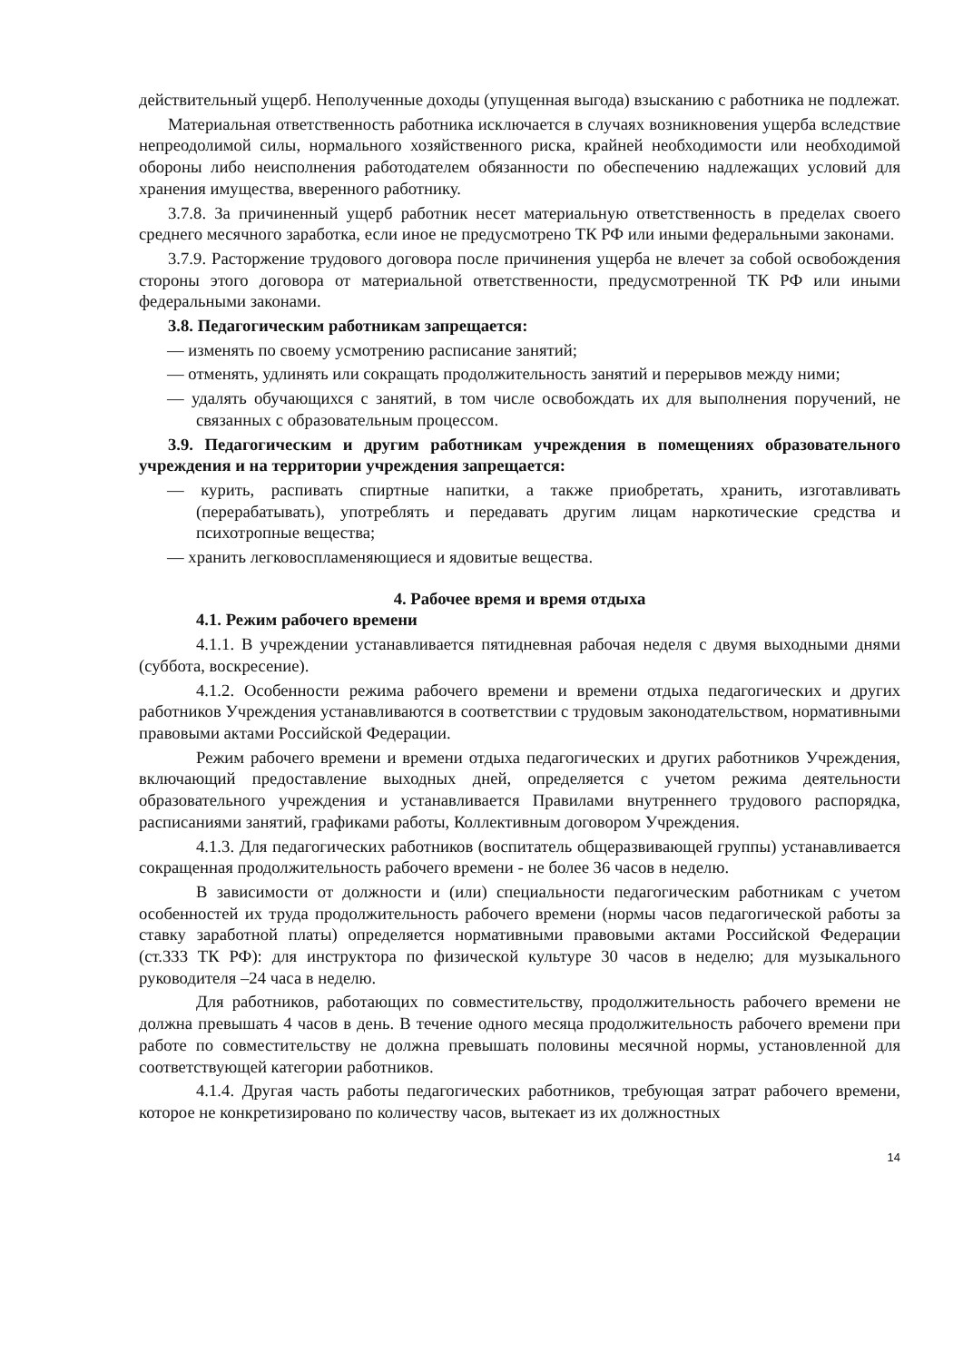действительный ущерб. Неполученные доходы (упущенная выгода) взысканию с работника не подлежат.
Материальная ответственность работника исключается в случаях возникновения ущерба вследствие непреодолимой силы, нормального хозяйственного риска, крайней необходимости или необходимой обороны либо неисполнения работодателем обязанности по обеспечению надлежащих условий для хранения имущества, вверенного работнику.
3.7.8. За причиненный ущерб работник несет материальную ответственность в пределах своего среднего месячного заработка, если иное не предусмотрено ТК РФ или иными федеральными законами.
3.7.9. Расторжение трудового договора после причинения ущерба не влечет за собой освобождения стороны этого договора от материальной ответственности, предусмотренной ТК РФ или иными федеральными законами.
3.8. Педагогическим работникам запрещается:
— изменять по своему усмотрению расписание занятий;
— отменять, удлинять или сокращать продолжительность занятий и перерывов между ними;
— удалять обучающихся с занятий, в том числе освобождать их для выполнения поручений, не связанных с образовательным процессом.
3.9. Педагогическим и другим работникам учреждения в помещениях образовательного учреждения и на территории учреждения запрещается:
— курить, распивать спиртные напитки, а также приобретать, хранить, изготавливать (перерабатывать), употреблять и передавать другим лицам наркотические средства и психотропные вещества;
— хранить легковоспламеняющиеся и ядовитые вещества.
4. Рабочее время и время отдыха
4.1. Режим рабочего времени
4.1.1. В учреждении устанавливается пятидневная рабочая неделя с двумя выходными днями (суббота, воскресение).
4.1.2. Особенности режима рабочего времени и времени отдыха педагогических и других работников Учреждения устанавливаются в соответствии с трудовым законодательством, нормативными правовыми актами Российской Федерации.
Режим рабочего времени и времени отдыха педагогических и других работников Учреждения, включающий предоставление выходных дней, определяется с учетом режима деятельности образовательного учреждения и устанавливается Правилами внутреннего трудового распорядка, расписаниями занятий, графиками работы, Коллективным договором Учреждения.
4.1.3. Для педагогических работников (воспитатель общеразвивающей группы) устанавливается сокращенная продолжительность рабочего времени - не более 36 часов в неделю.
В зависимости от должности и (или) специальности педагогическим работникам с учетом особенностей их труда продолжительность рабочего времени (нормы часов педагогической работы за ставку заработной платы) определяется нормативными правовыми актами Российской Федерации (ст.333 ТК РФ): для инструктора по физической культуре 30 часов в неделю; для музыкального руководителя –24 часа в неделю.
Для работников, работающих по совместительству, продолжительность рабочего времени не должна превышать 4 часов в день. В течение одного месяца продолжительность рабочего времени при работе по совместительству не должна превышать половины месячной нормы, установленной для соответствующей категории работников.
4.1.4. Другая часть работы педагогических работников, требующая затрат рабочего времени, которое не конкретизировано по количеству часов, вытекает из их должностных
14